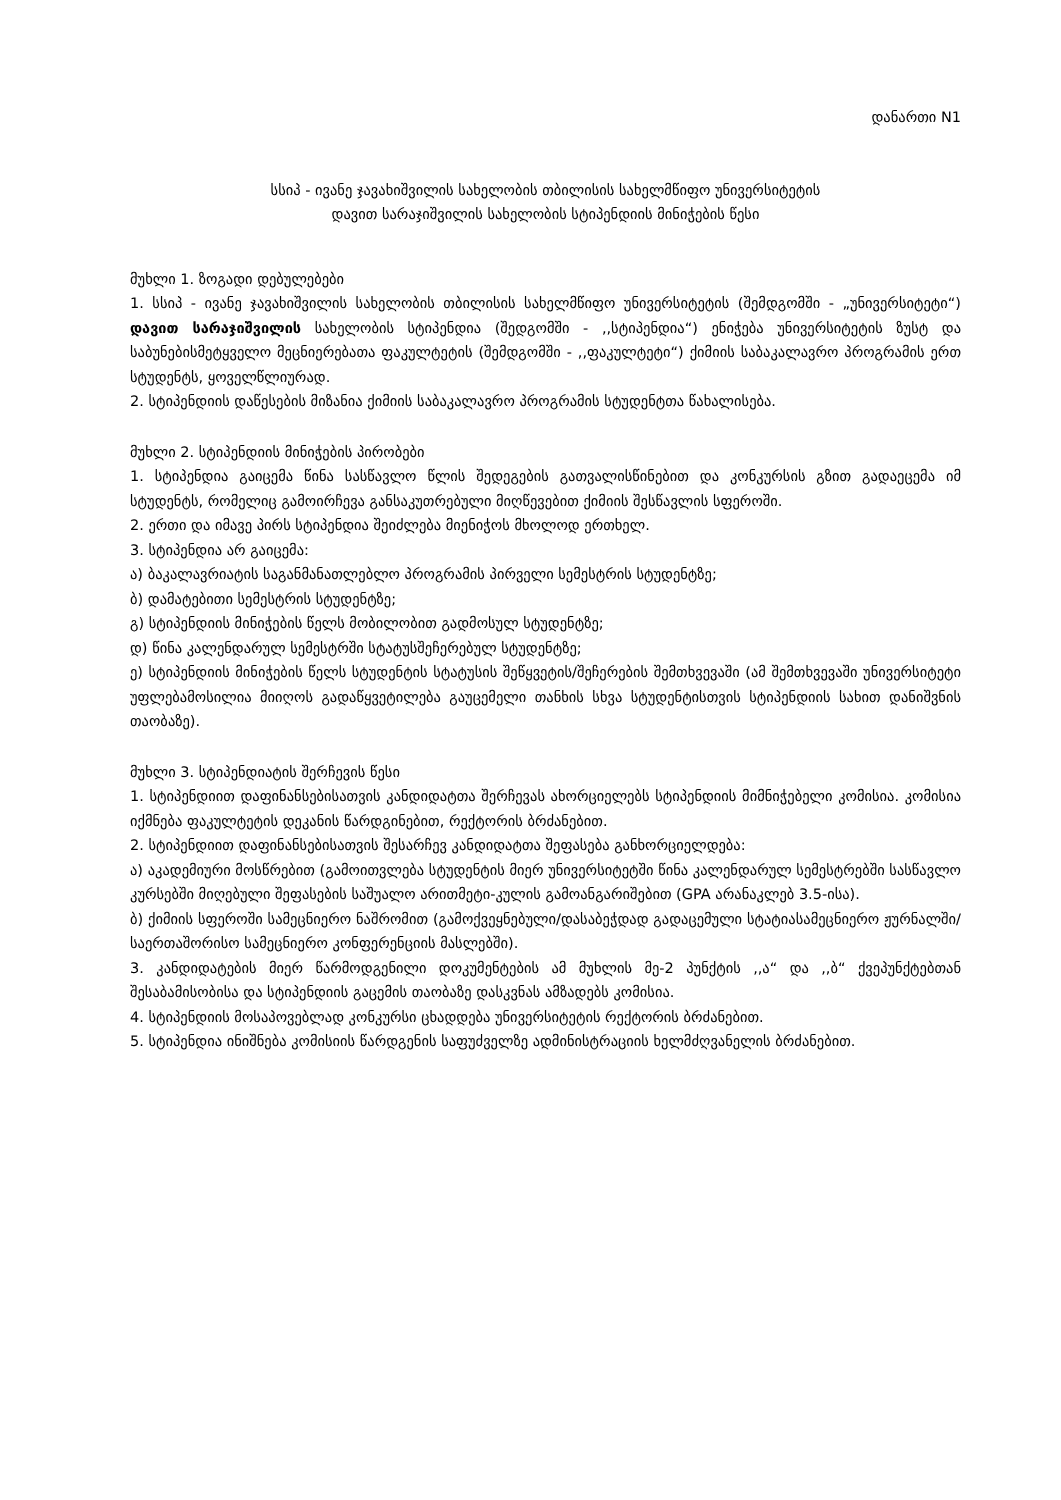დანართი N1
სსიპ - ივანე ჯავახიშვილის სახელობის თბილისის სახელმწიფო უნივერსიტეტის
დავით სარაჯიშვილის სახელობის სტიპენდიის მინიჭების წესი
მუხლი 1. ზოგადი დებულებები
1. სსიპ - ივანე ჯავახიშვილის სახელობის თბილისის სახელმწიფო უნივერსიტეტის (შემდგომში - „უნივერსიტეტი“) დავით სარაჯიშვილის სახელობის სტიპენდია (შედგომში - ,,სტიპენდია“) ენიჭება უნივერსიტეტის ზუსტ და საბუნებისმეტყველო მეცნიერებათა ფაკულტეტის (შემდგომში - ,,ფაკულტეტი“) ქიმიის საბაკალავრო პროგრამის ერთ სტუდენტს, ყოველწლიურად.
2. სტიპენდიის დაწესების მიზანია ქიმიის საბაკალავრო პროგრამის სტუდენტთა წახალისება.
მუხლი 2. სტიპენდიის მინიჭების პირობები
1. სტიპენდია გაიცემა წინა სასწავლო წლის შედეგების გათვალისწინებით და კონკურსის გზით გადაეცემა იმ სტუდენტს, რომელიც გამოირჩევა განსაკუთრებული მიღწევებით ქიმიის შესწავლის სფეროში.
2. ერთი და იმავე პირს სტიპენდია შეიძლება მიენიჭოს მხოლოდ ერთხელ.
3. სტიპენდია არ გაიცემა:
ა) ბაკალავრიატის საგანმანათლებლო პროგრამის პირველი სემესტრის სტუდენტზე;
ბ) დამატებითი სემესტრის სტუდენტზე;
გ) სტიპენდიის მინიჭების წელს მობილობით გადმოსულ სტუდენტზე;
დ) წინა კალენდარულ სემესტრში სტატუსშეჩერებულ სტუდენტზე;
ე) სტიპენდიის მინიჭების წელს სტუდენტის სტატუსის შეწყვეტის/შეჩერების შემთხვევაში (ამ შემთხვევაში უნივერსიტეტი უფლებამოსილია მიიღოს გადაწყვეტილება გაუცემელი თანხის სხვა სტუდენტისთვის სტიპენდიის სახით დანიშვნის თაობაზე).
მუხლი 3. სტიპენდიატის შერჩევის წესი
1. სტიპენდიით დაფინანსებისათვის კანდიდატთა შერჩევას ახორციელებს სტიპენდიის მიმნიჭებელი კომისია. კომისია იქმნება ფაკულტეტის დეკანის წარდგინებით, რექტორის ბრძანებით.
2. სტიპენდიით დაფინანსებისათვის შესარჩევ კანდიდატთა შეფასება განხორციელდება:
ა) აკადემიური მოსწრებით (გამოითვლება სტუდენტის მიერ უნივერსიტეტში წინა კალენდარულ სემესტრებში სასწავლო კურსებში მიღებული შეფასების საშუალო არითმეტი-კულის გამოანგარიშებით (GPA არანაკლებ 3.5-ისა).
ბ) ქიმიის სფეროში სამეცნიერო ნაშრომით (გამოქვეყნებული/დასაბეჭდად გადაცემული სტატიასამეცნიერო ჟურნალში/საერთაშორისო სამეცნიერო კონფერენციის მასლებში).
3. კანდიდატების მიერ წარმოდგენილი დოკუმენტების ამ მუხლის მე-2 პუნქტის ,,ა“ და ,,ბ“ ქვეპუნქტებთან შესაბამისობისა და სტიპენდიის გაცემის თაობაზე დასკვნას ამზადებს კომისია.
4. სტიპენდიის მოსაპოვებლად კონკურსი ცხადდება უნივერსიტეტის რექტორის ბრძანებით.
5. სტიპენდია ინიშნება კომისიის წარდგენის საფუძველზე ადმინისტრაციის ხელმძღვანელის ბრძანებით.